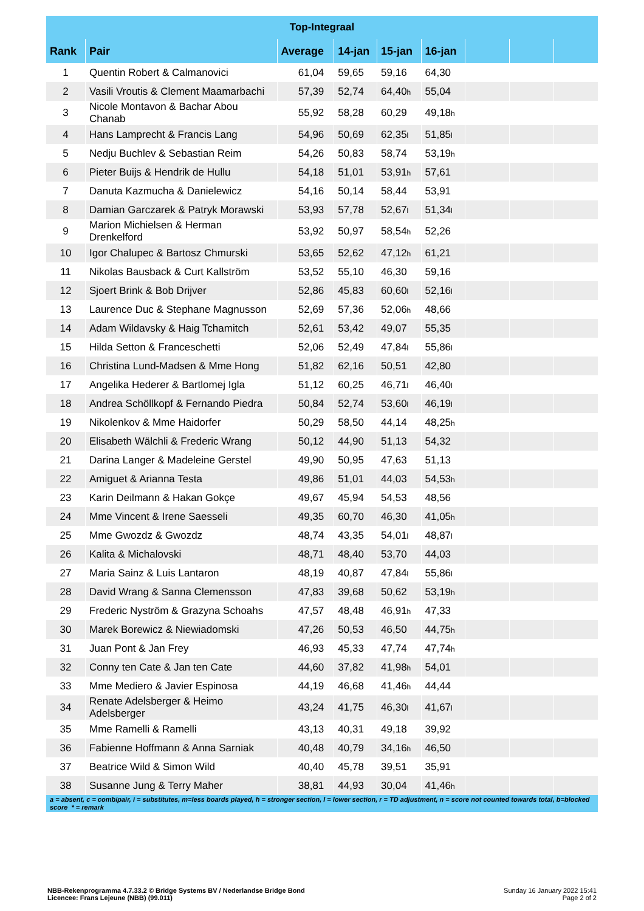| Top-Integraal | | | | | | | | |
| --- | --- | --- | --- | --- | --- | --- | --- | --- |
| Rank | Pair | Average | 14-jan | 15-jan | 16-jan | | | |
| 1 | Quentin Robert & Calmanovici | 61,04 | 59,65 | 59,16 | 64,30 | | | |
| 2 | Vasili Vroutis & Clement Maamarbachi | 57,39 | 52,74 | 64,40<sup>h</sup> | 55,04 | | | |
| 3 | Nicole Montavon & Bachar Abou Chanab | 55,92 | 58,28 | 60,29 | 49,18<sup>h</sup> | | | |
| 4 | Hans Lamprecht & Francis Lang | 54,96 | 50,69 | 62,35<sup>l</sup> | 51,85<sup>l</sup> | | | |
| 5 | Nedju Buchlev & Sebastian Reim | 54,26 | 50,83 | 58,74 | 53,19<sup>h</sup> | | | |
| 6 | Pieter Buijs & Hendrik de Hullu | 54,18 | 51,01 | 53,91<sup>h</sup> | 57,61 | | | |
| 7 | Danuta Kazmucha & Danielewicz | 54,16 | 50,14 | 58,44 | 53,91 | | | |
| 8 | Damian Garczarek & Patryk Morawski | 53,93 | 57,78 | 52,67<sup>l</sup> | 51,34<sup>l</sup> | | | |
| 9 | Marion Michielsen & Herman Drenkelford | 53,92 | 50,97 | 58,54<sup>h</sup> | 52,26 | | | |
| 10 | Igor Chalupec & Bartosz Chmurski | 53,65 | 52,62 | 47,12<sup>h</sup> | 61,21 | | | |
| 11 | Nikolas Bausback & Curt Kallström | 53,52 | 55,10 | 46,30 | 59,16 | | | |
| 12 | Sjoert Brink & Bob Drijver | 52,86 | 45,83 | 60,60<sup>l</sup> | 52,16<sup>l</sup> | | | |
| 13 | Laurence Duc & Stephane Magnusson | 52,69 | 57,36 | 52,06<sup>h</sup> | 48,66 | | | |
| 14 | Adam Wildavsky & Haig Tchamitch | 52,61 | 53,42 | 49,07 | 55,35 | | | |
| 15 | Hilda Setton & Franceschetti | 52,06 | 52,49 | 47,84<sup>l</sup> | 55,86<sup>l</sup> | | | |
| 16 | Christina Lund-Madsen & Mme Hong | 51,82 | 62,16 | 50,51 | 42,80 | | | |
| 17 | Angelika Hederer & Bartlomej Igla | 51,12 | 60,25 | 46,71<sup>l</sup> | 46,40<sup>l</sup> | | | |
| 18 | Andrea Schöllkopf & Fernando Piedra | 50,84 | 52,74 | 53,60<sup>l</sup> | 46,19<sup>l</sup> | | | |
| 19 | Nikolenkov & Mme Haidorfer | 50,29 | 58,50 | 44,14 | 48,25<sup>h</sup> | | | |
| 20 | Elisabeth Wälchli & Frederic Wrang | 50,12 | 44,90 | 51,13 | 54,32 | | | |
| 21 | Darina Langer & Madeleine Gerstel | 49,90 | 50,95 | 47,63 | 51,13 | | | |
| 22 | Amiguet & Arianna Testa | 49,86 | 51,01 | 44,03 | 54,53<sup>h</sup> | | | |
| 23 | Karin Deilmann & Hakan Gokçe | 49,67 | 45,94 | 54,53 | 48,56 | | | |
| 24 | Mme Vincent & Irene Saesseli | 49,35 | 60,70 | 46,30 | 41,05<sup>h</sup> | | | |
| 25 | Mme Gwozdz & Gwozdz | 48,74 | 43,35 | 54,01<sup>l</sup> | 48,87<sup>l</sup> | | | |
| 26 | Kalita & Michalovski | 48,71 | 48,40 | 53,70 | 44,03 | | | |
| 27 | Maria Sainz & Luis Lantaron | 48,19 | 40,87 | 47,84<sup>l</sup> | 55,86<sup>l</sup> | | | |
| 28 | David Wrang & Sanna Clemensson | 47,83 | 39,68 | 50,62 | 53,19<sup>h</sup> | | | |
| 29 | Frederic Nyström & Grazyna Schoahs | 47,57 | 48,48 | 46,91<sup>h</sup> | 47,33 | | | |
| 30 | Marek Borewicz & Niewiadomski | 47,26 | 50,53 | 46,50 | 44,75<sup>h</sup> | | | |
| 31 | Juan Pont & Jan Frey | 46,93 | 45,33 | 47,74 | 47,74<sup>h</sup> | | | |
| 32 | Conny ten Cate & Jan ten Cate | 44,60 | 37,82 | 41,98<sup>h</sup> | 54,01 | | | |
| 33 | Mme Mediero & Javier Espinosa | 44,19 | 46,68 | 41,46<sup>h</sup> | 44,44 | | | |
| 34 | Renate Adelsberger & Heimo Adelsberger | 43,24 | 41,75 | 46,30<sup>l</sup> | 41,67<sup>l</sup> | | | |
| 35 | Mme Ramelli & Ramelli | 43,13 | 40,31 | 49,18 | 39,92 | | | |
| 36 | Fabienne Hoffmann & Anna Sarniak | 40,48 | 40,79 | 34,16<sup>h</sup> | 46,50 | | | |
| 37 | Beatrice Wild & Simon Wild | 40,40 | 45,78 | 39,51 | 35,91 | | | |
| 38 | Susanne Jung & Terry Maher | 38,81 | 44,93 | 30,04 | 41,46<sup>h</sup> | | | |
| a = absent, c = combipair, i = substitutes, m=less boards played, h = stronger section, l = lower section, r = TD adjustment, n = score not counted towards total, b=blocked score * = remark | | | | | | | | |
NBB-Rekenprogramma 4.7.33.2 © Bridge Systems BV / Nederlandse Bridge Bond
Licencee: Frans Lejeune (NBB) (99.011)
Sunday 16 January 2022 15:41
Page 2 of 2